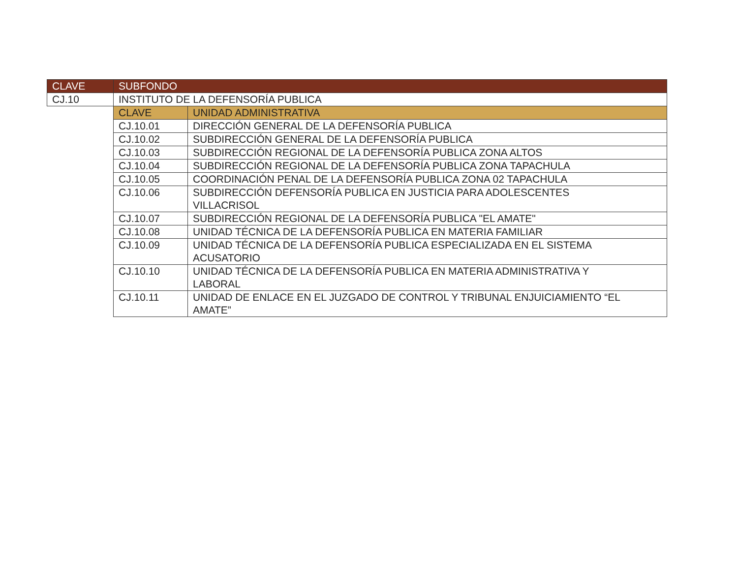| CLAVE | SUBFONDO | |
| --- | --- | --- |
| CJ.10 | INSTITUTO DE LA DEFENSORÍA PUBLICA | |
| | CLAVE | UNIDAD ADMINISTRATIVA |
| | CJ.10.01 | DIRECCIÓN GENERAL DE LA DEFENSORÍA PUBLICA |
| | CJ.10.02 | SUBDIRECCIÓN GENERAL DE LA DEFENSORÍA PUBLICA |
| | CJ.10.03 | SUBDIRECCIÓN REGIONAL DE LA DEFENSORÍA PUBLICA ZONA ALTOS |
| | CJ.10.04 | SUBDIRECCIÓN REGIONAL DE LA DEFENSORÍA PUBLICA ZONA TAPACHULA |
| | CJ.10.05 | COORDINACIÓN PENAL DE LA DEFENSORÍA PUBLICA ZONA 02 TAPACHULA |
| | CJ.10.06 | SUBDIRECCIÓN DEFENSORÍA PUBLICA EN JUSTICIA PARA ADOLESCENTES VILLACRISOL |
| | CJ.10.07 | SUBDIRECCIÓN REGIONAL DE LA DEFENSORÍA PUBLICA "EL AMATE" |
| | CJ.10.08 | UNIDAD TÉCNICA DE LA DEFENSORÍA PUBLICA EN MATERIA FAMILIAR |
| | CJ.10.09 | UNIDAD TÉCNICA DE LA DEFENSORÍA PUBLICA ESPECIALIZADA EN EL SISTEMA ACUSATORIO |
| | CJ.10.10 | UNIDAD TÉCNICA DE LA DEFENSORÍA PUBLICA EN MATERIA ADMINISTRATIVA Y LABORAL |
| | CJ.10.11 | UNIDAD DE ENLACE EN EL JUZGADO DE CONTROL Y TRIBUNAL ENJUICIAMIENTO “EL AMATE” |